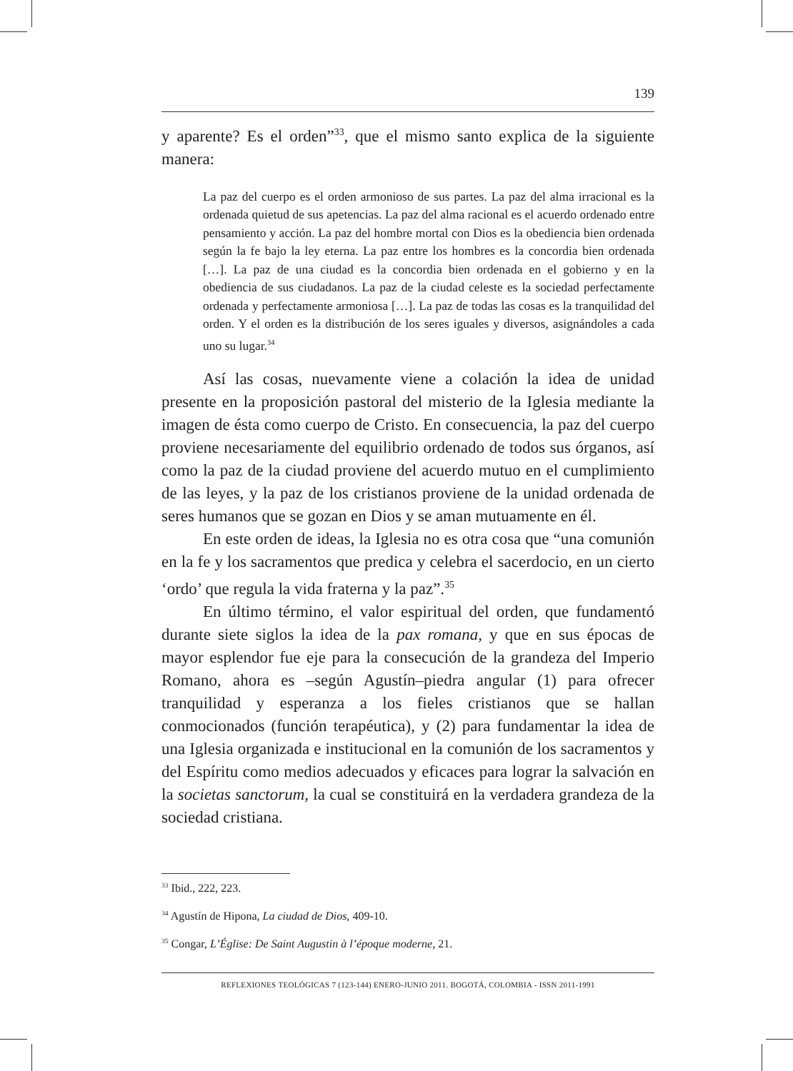139
y aparente? Es el orden”<sup>33</sup>, que el mismo santo explica de la siguiente manera:
La paz del cuerpo es el orden armonioso de sus partes. La paz del alma irracional es la ordenada quietud de sus apetencias. La paz del alma racional es el acuerdo ordenado entre pensamiento y acción. La paz del hombre mortal con Dios es la obediencia bien ordenada según la fe bajo la ley eterna. La paz entre los hombres es la concordia bien ordenada […]. La paz de una ciudad es la concordia bien ordenada en el gobierno y en la obediencia de sus ciudadanos. La paz de la ciudad celeste es la sociedad perfectamente ordenada y perfectamente armoniosa […]. La paz de todas las cosas es la tranquilidad del orden. Y el orden es la distribución de los seres iguales y diversos, asignándoles a cada uno su lugar.<sup>34</sup>
Así las cosas, nuevamente viene a colación la idea de unidad presente en la proposición pastoral del misterio de la Iglesia mediante la imagen de ésta como cuerpo de Cristo. En consecuencia, la paz del cuerpo proviene necesariamente del equilibrio ordenado de todos sus órganos, así como la paz de la ciudad proviene del acuerdo mutuo en el cumplimiento de las leyes, y la paz de los cristianos proviene de la unidad ordenada de seres humanos que se gozan en Dios y se aman mutuamente en él.
En este orden de ideas, la Iglesia no es otra cosa que “una comunión en la fe y los sacramentos que predica y celebra el sacerdocio, en un cierto ‘ordo’ que regula la vida fraterna y la paz”.<sup>35</sup>
En último término, el valor espiritual del orden, que fundamentó durante siete siglos la idea de la pax romana, y que en sus épocas de mayor esplendor fue eje para la consecución de la grandeza del Imperio Romano, ahora es –según Agustín–piedra angular (1) para ofrecer tranquilidad y esperanza a los fieles cristianos que se hallan conmocionados (función terapéutica), y (2) para fundamentar la idea de una Iglesia organizada e institucional en la comunión de los sacramentos y del Espíritu como medios adecuados y eficaces para lograr la salvación en la societas sanctorum, la cual se constituirá en la verdadera grandeza de la sociedad cristiana.
<sup>33</sup> Ibid., 222, 223.
<sup>34</sup> Agustín de Hipona, La ciudad de Dios, 409-10.
<sup>35</sup> Congar, L’Église: De Saint Augustin à l’époque moderne, 21.
REFLEXIONES TEOLÓGICAS 7 (123-144) ENERO-JUNIO 2011. BOGOTÁ, COLOMBIA - ISSN 2011-1991